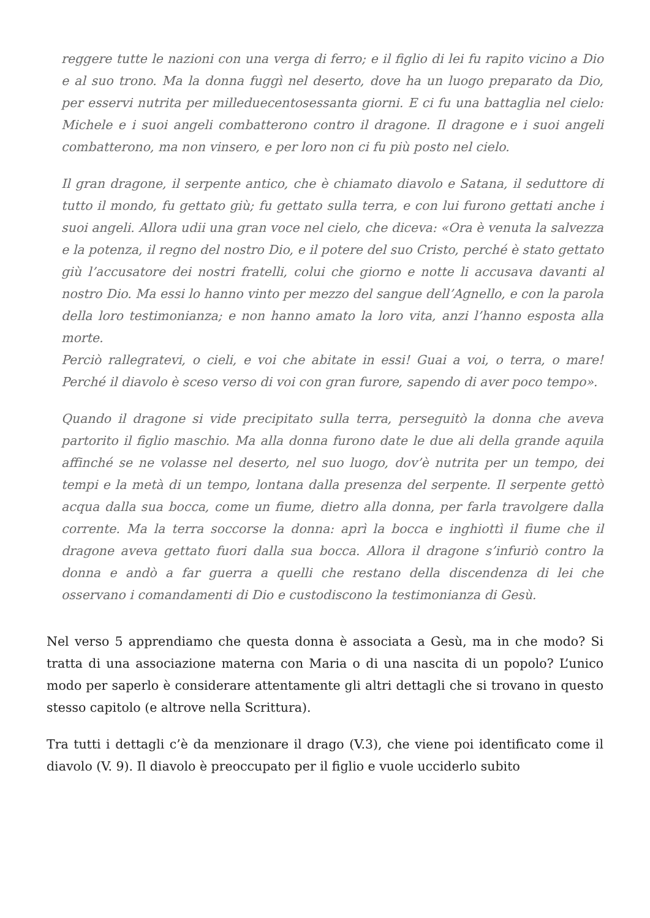reggere tutte le nazioni con una verga di ferro; e il figlio di lei fu rapito vicino a Dio e al suo trono. Ma la donna fuggì nel deserto, dove ha un luogo preparato da Dio, per esservi nutrita per milleduecentosessanta giorni. E ci fu una battaglia nel cielo: Michele e i suoi angeli combatterono contro il dragone. Il dragone e i suoi angeli combatterono, ma non vinsero, e per loro non ci fu più posto nel cielo.
Il gran dragone, il serpente antico, che è chiamato diavolo e Satana, il seduttore di tutto il mondo, fu gettato giù; fu gettato sulla terra, e con lui furono gettati anche i suoi angeli. Allora udii una gran voce nel cielo, che diceva: «Ora è venuta la salvezza e la potenza, il regno del nostro Dio, e il potere del suo Cristo, perché è stato gettato giù l’accusatore dei nostri fratelli, colui che giorno e notte li accusava davanti al nostro Dio. Ma essi lo hanno vinto per mezzo del sangue dell’Agnello, e con la parola della loro testimonianza; e non hanno amato la loro vita, anzi l’hanno esposta alla morte.
Perciò rallegratevi, o cieli, e voi che abitate in essi! Guai a voi, o terra, o mare! Perché il diavolo è sceso verso di voi con gran furore, sapendo di aver poco tempo».
Quando il dragone si vide precipitato sulla terra, perseguitò la donna che aveva partorito il figlio maschio. Ma alla donna furono date le due ali della grande aquila affinché se ne volasse nel deserto, nel suo luogo, dov’è nutrita per un tempo, dei tempi e la metà di un tempo, lontana dalla presenza del serpente. Il serpente gettò acqua dalla sua bocca, come un fiume, dietro alla donna, per farla travolgere dalla corrente. Ma la terra soccorse la donna: aprì la bocca e inghiottì il fiume che il dragone aveva gettato fuori dalla sua bocca. Allora il dragone s’infuriò contro la donna e andò a far guerra a quelli che restano della discendenza di lei che osservano i comandamenti di Dio e custodiscono la testimonianza di Gesù.
Nel verso 5 apprendiamo che questa donna è associata a Gesù, ma in che modo? Si tratta di una associazione materna con Maria o di una nascita di un popolo? L’unico modo per saperlo è considerare attentamente gli altri dettagli che si trovano in questo stesso capitolo (e altrove nella Scrittura).
Tra tutti i dettagli c’è da menzionare il drago (V.3), che viene poi identificato come il diavolo (V. 9). Il diavolo è preoccupato per il figlio e vuole ucciderlo subito